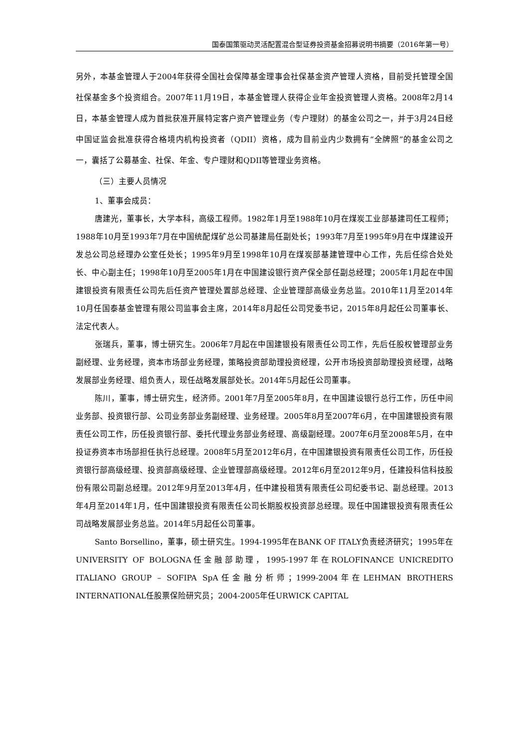国泰国策驱动灵活配置混合型证券投资基金招募说明书摘要（2016年第一号）
另外，本基金管理人于2004年获得全国社会保障基金理事会社保基金资产管理人资格，目前受托管理全国社保基金多个投资组合。2007年11月19日，本基金管理人获得企业年金投资管理人资格。2008年2月14日，本基金管理人成为首批获准开展特定客户资产管理业务（专户理财）的基金公司之一，并于3月24日经中国证监会批准获得合格境内机构投资者（QDII）资格，成为目前业内少数拥有“全牌照”的基金公司之一，囊括了公募基金、社保、年金、专户理财和QDII等管理业务资格。
（三）主要人员情况
1、董事会成员：
唐建光，董事长，大学本科，高级工程师。1982年1月至1988年10月在煤炭工业部基建司任工程师；1988年10月至1993年7月在中国统配煤矿总公司基建局任副处长；1993年7月至1995年9月在中煤建设开发总公司总经理办公室任处长；1995年9月至1998年10月在煤炭部基建管理中心工作，先后任综合处处长、中心副主任；1998年10月至2005年1月在中国建设银行资产保全部任副总经理；2005年1月起在中国建银投资有限责任公司先后任资产管理处置部总经理、企业管理部高级业务总监。2010年11月至2014年10月任国泰基金管理有限公司监事会主席，2014年8月起任公司党委书记，2015年8月起任公司董事长、法定代表人。
张瑞兵，董事，博士研究生。2006年7月起在中国建银投有限责任公司工作，先后任股权管理部业务副经理、业务经理，资本市场部业务经理，策略投资部助理投资经理，公开市场投资部助理投资经理，战略发展部业务经理、组负责人，现任战略发展部处长。2014年5月起任公司董事。
陈川，董事，博士研究生，经济师。2001年7月至2005年8月，在中国建设银行总行工作，历任中间业务部、投资银行部、公司业务部业务副经理、业务经理。2005年8月至2007年6月，在中国建银投资有限责任公司工作，历任投资银行部、委托代理业务部业务经理、高级副经理。2007年6月至2008年5月，在中投证券资本市场部担任执行总经理。2008年5月至2012年6月，在中国建银投资有限责任公司工作，历任投资银行部高级经理、投资部高级经理、企业管理部高级经理。2012年6月至2012年9月，任建投科信科技股份有限公司副总经理。2012年9月至2013年4月，任中建投租赁有限责任公司纪委书记、副总经理。2013年4月至2014年1月，任中国建银投资有限责任公司长期股权投资部总经理。现任中国建银投资有限责任公司战略发展部业务总监。2014年5月起任公司董事。
Santo Borsellino，董事，硕士研究生。1994-1995年在BANK OF ITALY负责经济研究；1995年在UNIVERSITY OF BOLOGNA任金融部助理，1995-1997年在ROLOFINANCE UNICREDITO ITALIANO GROUP – SOFIPA SpA任金融分析师；1999-2004年在LEHMAN BROTHERS INTERNATIONAL任股票保险研究员；2004-2005年任URWICK CAPITAL